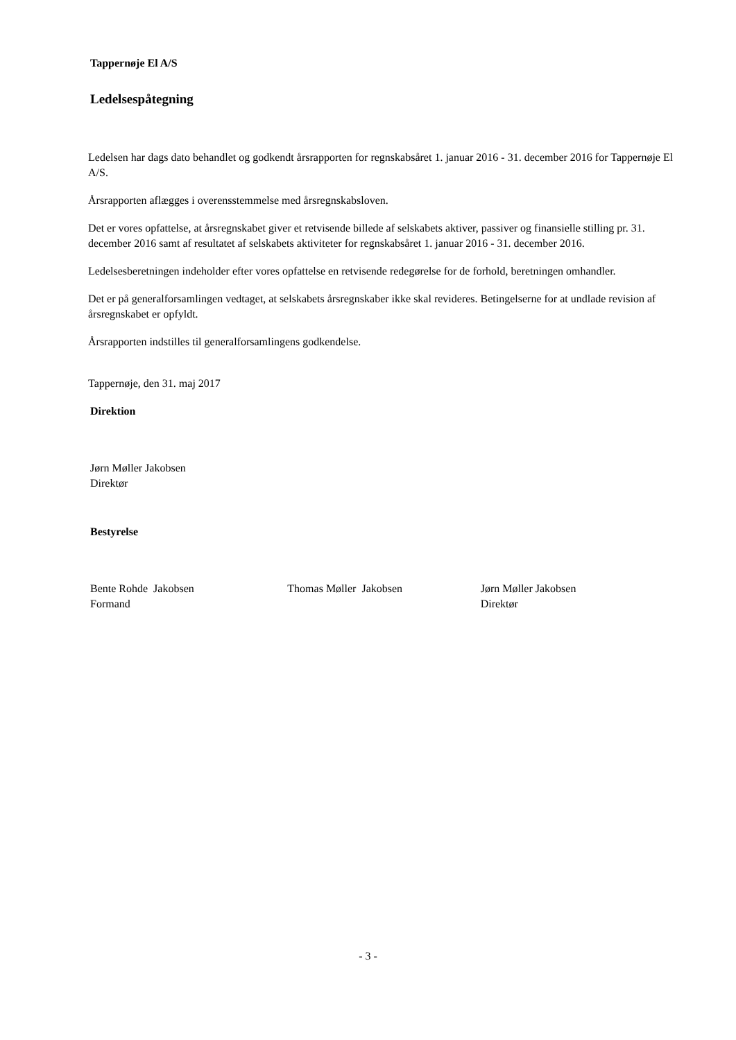Tappernøje El A/S
Ledelsespåtegning
Ledelsen har dags dato behandlet og godkendt årsrapporten for regnskabsåret 1. januar 2016 - 31. december 2016 for Tappernøje El A/S.
Årsrapporten aflægges i overensstemmelse med årsregnskabsloven.
Det er vores opfattelse, at årsregnskabet giver et retvisende billede af selskabets aktiver, passiver og finansielle stilling pr. 31. december 2016 samt af resultatet af selskabets aktiviteter for regnskabsåret 1. januar 2016 - 31. december 2016.
Ledelsesberetningen indeholder efter vores opfattelse en retvisende redegørelse for de forhold, beretningen omhandler.
Det er på generalforsamlingen vedtaget, at selskabets årsregnskaber ikke skal revideres. Betingelserne for at undlade revision af årsregnskabet er opfyldt.
Årsrapporten indstilles til generalforsamlingens godkendelse.
Tappernøje, den 31. maj 2017
Direktion
Jørn Møller Jakobsen
Direktør
Bestyrelse
Bente Rohde Jakobsen
Formand
Thomas Møller Jakobsen Jørn Møller Jakobsen
Direktør
- 3 -